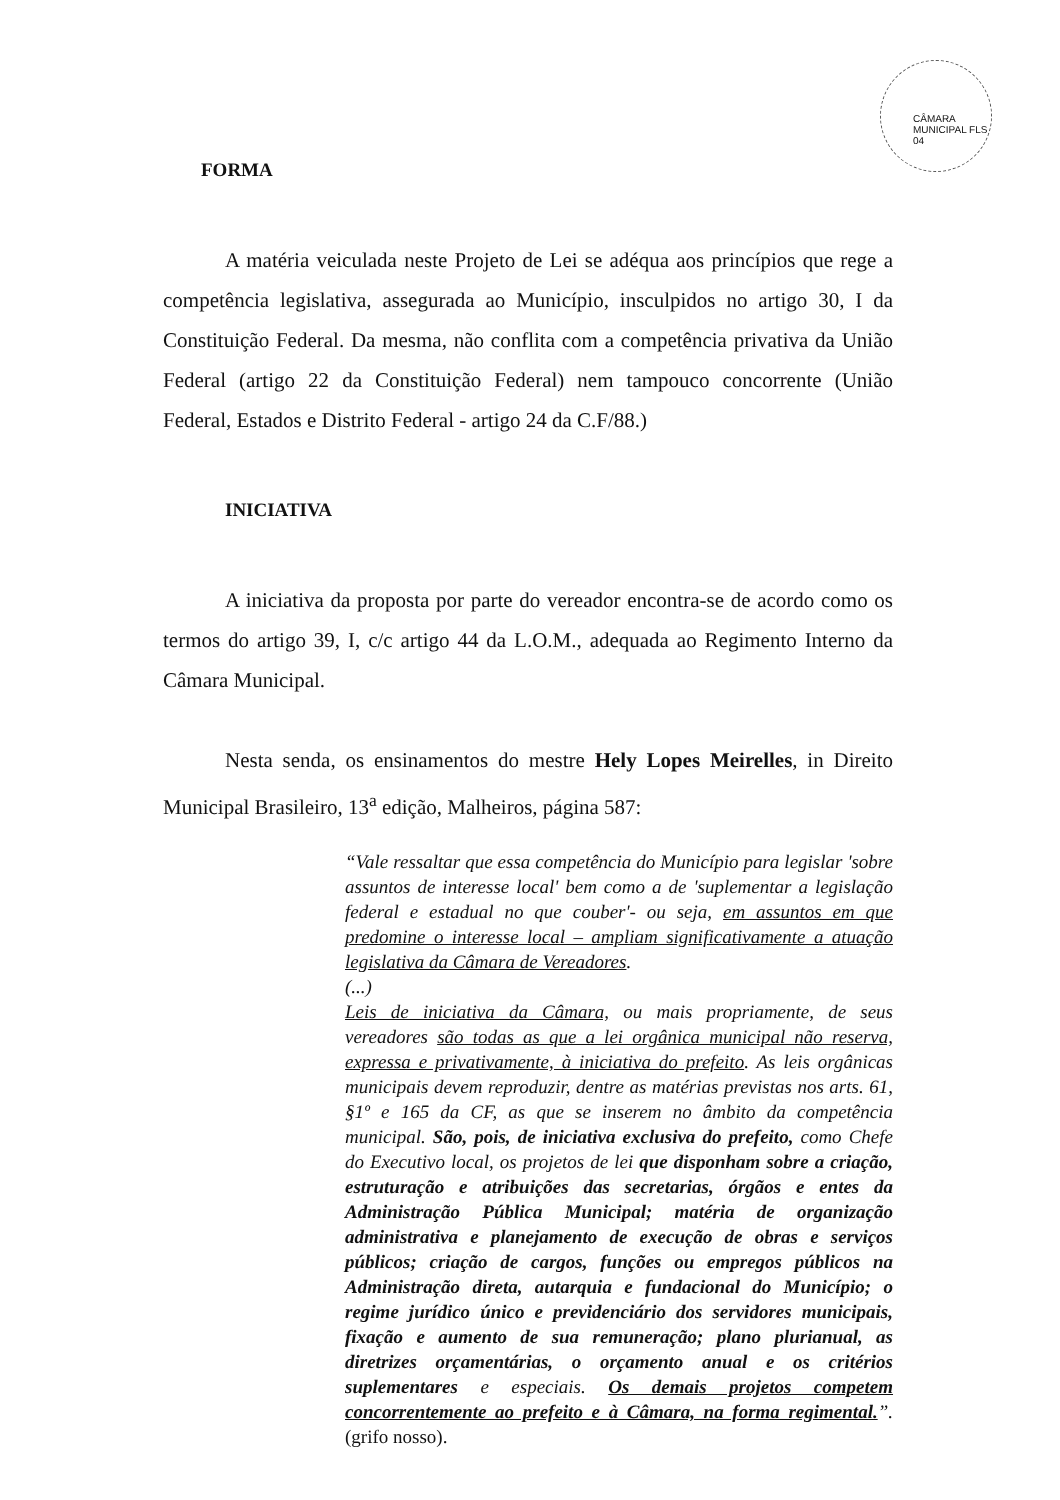CÂMARA MUNICIPAL FLS 04
FORMA
A matéria veiculada neste Projeto de Lei se adéqua aos princípios que rege a competência legislativa, assegurada ao Município, insculpidos no artigo 30, I da Constituição Federal. Da mesma, não conflita com a competência privativa da União Federal (artigo 22 da Constituição Federal) nem tampouco concorrente (União Federal, Estados e Distrito Federal - artigo 24 da C.F/88.)
INICIATIVA
A iniciativa da proposta por parte do vereador encontra-se de acordo como os termos do artigo 39, I, c/c artigo 44 da L.O.M., adequada ao Regimento Interno da Câmara Municipal.
Nesta senda, os ensinamentos do mestre Hely Lopes Meirelles, in Direito Municipal Brasileiro, 13<sup>a</sup> edição, Malheiros, página 587:
“Vale ressaltar que essa competência do Município para legislar 'sobre assuntos de interesse local' bem como a de 'suplementar a legislação federal e estadual no que couber'- ou seja, em assuntos em que predomine o interesse local – ampliam significativamente a atuação legislativa da Câmara de Vereadores.
(...)
Leis de iniciativa da Câmara, ou mais propriamente, de seus vereadores são todas as que a lei orgânica municipal não reserva, expressa e privativamente, à iniciativa do prefeito. As leis orgânicas municipais devem reproduzir, dentre as matérias previstas nos arts. 61, §1º e 165 da CF, as que se inserem no âmbito da competência municipal. São, pois, de iniciativa exclusiva do prefeito, como Chefe do Executivo local, os projetos de lei que disponham sobre a criação, estruturação e atribuições das secretarias, órgãos e entes da Administração Pública Municipal; matéria de organização administrativa e planejamento de execução de obras e serviços públicos; criação de cargos, funções ou empregos públicos na Administração direta, autarquia e fundacional do Município; o regime jurídico único e previdenciário dos servidores municipais, fixação e aumento de sua remuneração; plano plurianual, as diretrizes orçamentárias, o orçamento anual e os critérios suplementares e especiais. Os demais projetos competem concorrentemente ao prefeito e à Câmara, na forma regimental.”.(grifo nosso).